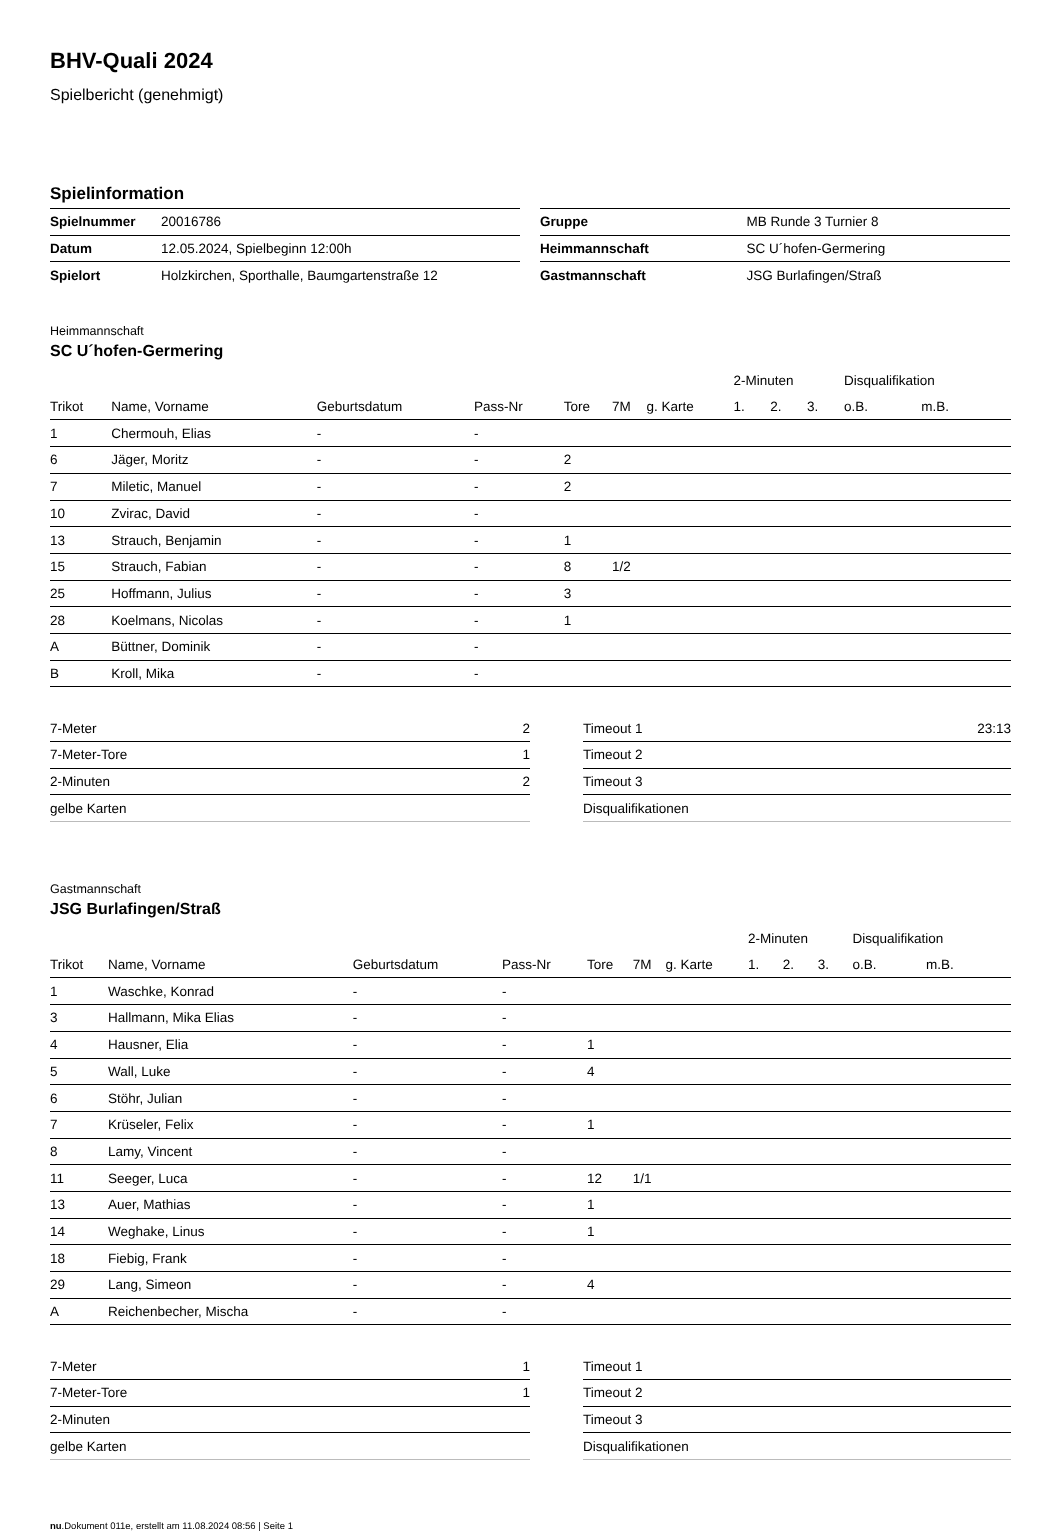BHV-Quali 2024
Spielbericht (genehmigt)
Spielinformation
| Spielnummer | 20016786 |
| Datum | 12.05.2024, Spielbeginn 12:00h |
| Spielort | Holzkirchen, Sporthalle, Baumgartenstraße 12 |
| Gruppe | MB Runde 3 Turnier 8 |
| Heimmannschaft | SC U´hofen-Germering |
| Gastmannschaft | JSG Burlafingen/Straß |
Heimmannschaft
SC U´hofen-Germering
| | | | | | | | 2-Minuten | | | Disqualifikation | |
| --- | --- | --- | --- | --- | --- | --- | --- | --- | --- | --- | --- |
| Trikot | Name, Vorname | Geburtsdatum | Pass-Nr | Tore | 7M | g. Karte | 1. | 2. | 3. | o.B. | m.B. |
| 1 | Chermouh, Elias | - | - | | | | | | | | |
| 6 | Jäger, Moritz | - | - | 2 | | | | | | | |
| 7 | Miletic, Manuel | - | - | 2 | | | | | | | |
| 10 | Zvirac, David | - | - | | | | | | | | |
| 13 | Strauch, Benjamin | - | - | 1 | | | | | | | |
| 15 | Strauch, Fabian | - | - | 8 | 1/2 | | | | | | |
| 25 | Hoffmann, Julius | - | - | 3 | | | | | | | |
| 28 | Koelmans, Nicolas | - | - | 1 | | | | | | | |
| A | Büttner, Dominik | - | - | | | | | | | | |
| B | Kroll, Mika | - | - | | | | | | | | |
| 7-Meter | 2 |
| 7-Meter-Tore | 1 |
| 2-Minuten | 2 |
| gelbe Karten | |
| Timeout 1 | 23:13 |
| Timeout 2 | |
| Timeout 3 | |
| Disqualifikationen | |
Gastmannschaft
JSG Burlafingen/Straß
| | | | | | | | 2-Minuten | | | Disqualifikation | |
| --- | --- | --- | --- | --- | --- | --- | --- | --- | --- | --- | --- |
| Trikot | Name, Vorname | Geburtsdatum | Pass-Nr | Tore | 7M | g. Karte | 1. | 2. | 3. | o.B. | m.B. |
| 1 | Waschke, Konrad | - | - | | | | | | | | |
| 3 | Hallmann, Mika Elias | - | - | | | | | | | | |
| 4 | Hausner, Elia | - | - | 1 | | | | | | | |
| 5 | Wall, Luke | - | - | 4 | | | | | | | |
| 6 | Stöhr, Julian | - | - | | | | | | | | |
| 7 | Krüseler, Felix | - | - | 1 | | | | | | | |
| 8 | Lamy, Vincent | - | - | | | | | | | | |
| 11 | Seeger, Luca | - | - | 12 | 1/1 | | | | | | |
| 13 | Auer, Mathias | - | - | 1 | | | | | | | |
| 14 | Weghake, Linus | - | - | 1 | | | | | | | |
| 18 | Fiebig, Frank | - | - | | | | | | | | |
| 29 | Lang, Simeon | - | - | 4 | | | | | | | |
| A | Reichenbecher, Mischa | - | - | | | | | | | | |
| 7-Meter | 1 |
| 7-Meter-Tore | 1 |
| 2-Minuten | |
| gelbe Karten | |
| Timeout 1 | |
| Timeout 2 | |
| Timeout 3 | |
| Disqualifikationen | |
nu.Dokument 011e, erstellt am 11.08.2024 08:56 | Seite 1